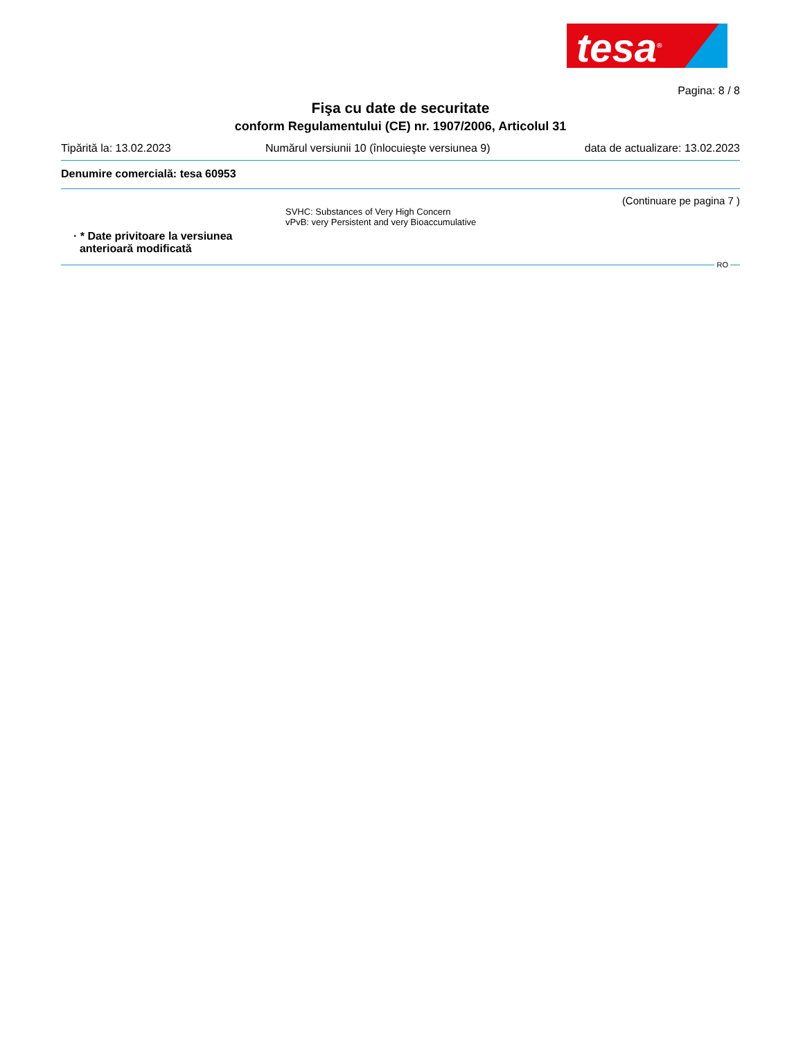tesa<sup>®</sup>
Pagina: 8 / 8
Fişa cu date de securitate
conform Regulamentului (CE) nr. 1907/2006, Articolul 31
Tipărită la: 13.02.2023 Numărul versiunii 10 (înlocuieşte versiunea 9) data de actualizare: 13.02.2023
Denumire comercială: tesa 60953
(Continuare pe pagina 7 )
SVHC: Substances of Very High Concern
vPvB: very Persistent and very Bioaccumulative
· * Date privitoare la versiunea
anterioară modificată
RO